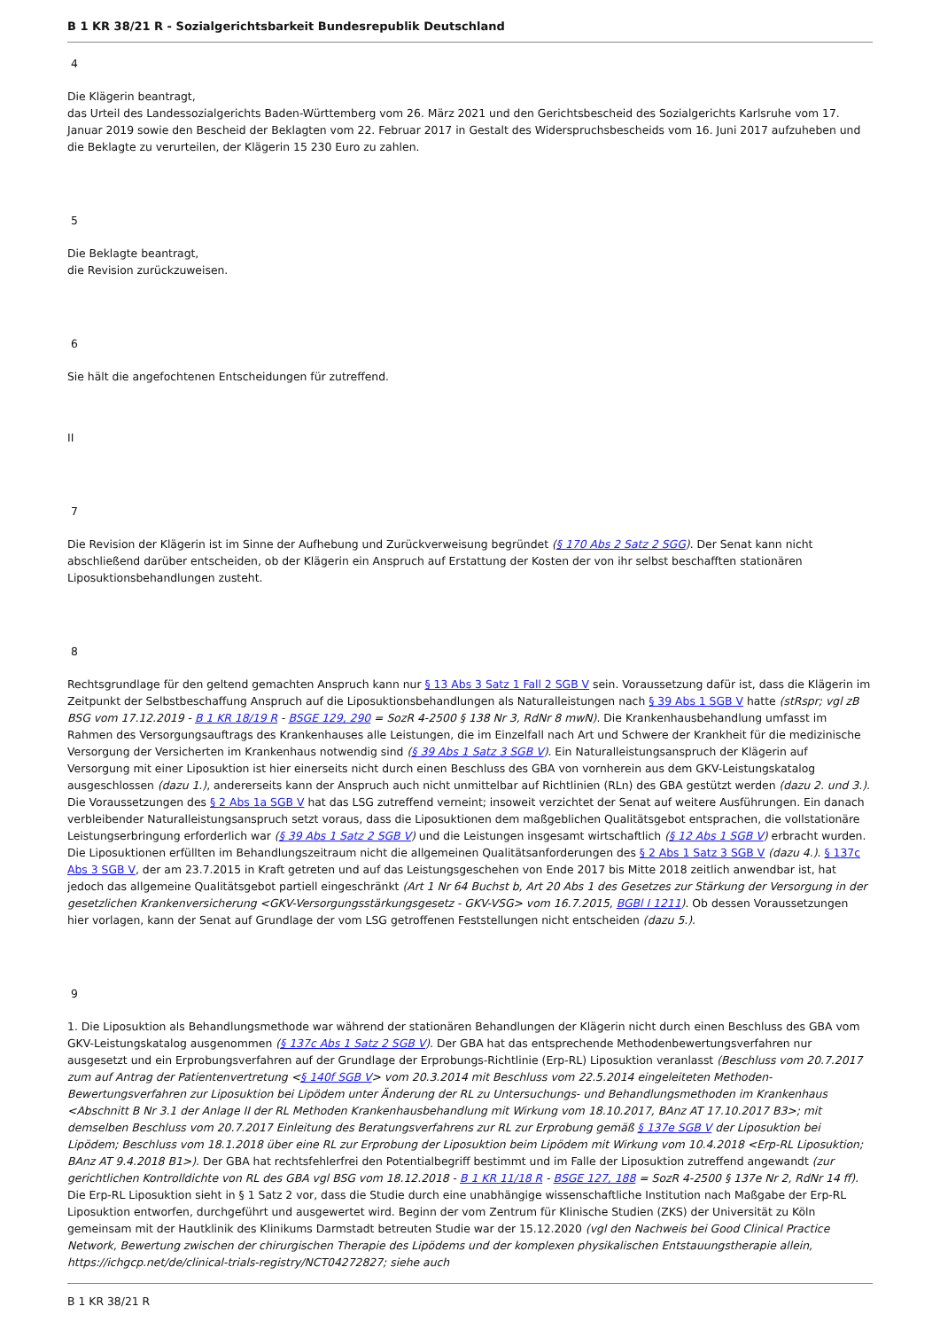B 1 KR 38/21 R - Sozialgerichtsbarkeit Bundesrepublik Deutschland
4
Die Klägerin beantragt,
das Urteil des Landessozialgerichts Baden-Württemberg vom 26. März 2021 und den Gerichtsbescheid des Sozialgerichts Karlsruhe vom 17. Januar 2019 sowie den Bescheid der Beklagten vom 22. Februar 2017 in Gestalt des Widerspruchsbescheids vom 16. Juni 2017 aufzuheben und die Beklagte zu verurteilen, der Klägerin 15 230 Euro zu zahlen.
5
Die Beklagte beantragt,
die Revision zurückzuweisen.
6
Sie hält die angefochtenen Entscheidungen für zutreffend.
II
7
Die Revision der Klägerin ist im Sinne der Aufhebung und Zurückverweisung begründet (§ 170 Abs 2 Satz 2 SGG). Der Senat kann nicht abschließend darüber entscheiden, ob der Klägerin ein Anspruch auf Erstattung der Kosten der von ihr selbst beschafften stationären Liposuktionsbehandlungen zusteht.
8
Rechtsgrundlage für den geltend gemachten Anspruch kann nur § 13 Abs 3 Satz 1 Fall 2 SGB V sein. Voraussetzung dafür ist, dass die Klägerin im Zeitpunkt der Selbstbeschaffung Anspruch auf die Liposuktionsbehandlungen als Naturalleistungen nach § 39 Abs 1 SGB V hatte (stRspr; vgl zB BSG vom 17.12.2019 - B 1 KR 18/19 R - BSGE 129, 290 = SozR 4-2500 § 138 Nr 3, RdNr 8 mwN). Die Krankenhausbehandlung umfasst im Rahmen des Versorgungsauftrags des Krankenhauses alle Leistungen, die im Einzelfall nach Art und Schwere der Krankheit für die medizinische Versorgung der Versicherten im Krankenhaus notwendig sind (§ 39 Abs 1 Satz 3 SGB V). Ein Naturalleistungsanspruch der Klägerin auf Versorgung mit einer Liposuktion ist hier einerseits nicht durch einen Beschluss des GBA von vornherein aus dem GKV-Leistungskatalog ausgeschlossen (dazu 1.), andererseits kann der Anspruch auch nicht unmittelbar auf Richtlinien (RLn) des GBA gestützt werden (dazu 2. und 3.). Die Voraussetzungen des § 2 Abs 1a SGB V hat das LSG zutreffend verneint; insoweit verzichtet der Senat auf weitere Ausführungen. Ein danach verbleibender Naturalleistungsanspruch setzt voraus, dass die Liposuktionen dem maßgeblichen Qualitätsgebot entsprachen, die vollstationäre Leistungserbringung erforderlich war (§ 39 Abs 1 Satz 2 SGB V) und die Leistungen insgesamt wirtschaftlich (§ 12 Abs 1 SGB V) erbracht wurden. Die Liposuktionen erfüllten im Behandlungszeitraum nicht die allgemeinen Qualitätsanforderungen des § 2 Abs 1 Satz 3 SGB V (dazu 4.). § 137c Abs 3 SGB V, der am 23.7.2015 in Kraft getreten und auf das Leistungsgeschehen von Ende 2017 bis Mitte 2018 zeitlich anwendbar ist, hat jedoch das allgemeine Qualitätsgebot partiell eingeschränkt (Art 1 Nr 64 Buchst b, Art 20 Abs 1 des Gesetzes zur Stärkung der Versorgung in der gesetzlichen Krankenversicherung <GKV-Versorgungsstärkungsgesetz - GKV-VSG> vom 16.7.2015, BGBl I 1211). Ob dessen Voraussetzungen hier vorlagen, kann der Senat auf Grundlage der vom LSG getroffenen Feststellungen nicht entscheiden (dazu 5.).
9
1. Die Liposuktion als Behandlungsmethode war während der stationären Behandlungen der Klägerin nicht durch einen Beschluss des GBA vom GKV-Leistungskatalog ausgenommen (§ 137c Abs 1 Satz 2 SGB V). Der GBA hat das entsprechende Methodenbewertungsverfahren nur ausgesetzt und ein Erprobungsverfahren auf der Grundlage der Erprobungs-Richtlinie (Erp-RL) Liposuktion veranlasst (Beschluss vom 20.7.2017 zum auf Antrag der Patientenvertretung <§ 140f SGB V> vom 20.3.2014 mit Beschluss vom 22.5.2014 eingeleiteten Methoden-Bewertungsverfahren zur Liposuktion bei Lipödem unter Änderung der RL zu Untersuchungs- und Behandlungsmethoden im Krankenhaus <Abschnitt B Nr 3.1 der Anlage II der RL Methoden Krankenhausbehandlung mit Wirkung vom 18.10.2017, BAnz AT 17.10.2017 B3>; mit demselben Beschluss vom 20.7.2017 Einleitung des Beratungsverfahrens zur RL zur Erprobung gemäß § 137e SGB V der Liposuktion bei Lipödem; Beschluss vom 18.1.2018 über eine RL zur Erprobung der Liposuktion beim Lipödem mit Wirkung vom 10.4.2018 <Erp-RL Liposuktion; BAnz AT 9.4.2018 B1>). Der GBA hat rechtsfehlerfrei den Potentialbegriff bestimmt und im Falle der Liposuktion zutreffend angewandt (zur gerichtlichen Kontrolldichte von RL des GBA vgl BSG vom 18.12.2018 - B 1 KR 11/18 R - BSGE 127, 188 = SozR 4-2500 § 137e Nr 2, RdNr 14 ff). Die Erp-RL Liposuktion sieht in § 1 Satz 2 vor, dass die Studie durch eine unabhängige wissenschaftliche Institution nach Maßgabe der Erp-RL Liposuktion entworfen, durchgeführt und ausgewertet wird. Beginn der vom Zentrum für Klinische Studien (ZKS) der Universität zu Köln gemeinsam mit der Hautklinik des Klinikums Darmstadt betreuten Studie war der 15.12.2020 (vgl den Nachweis bei Good Clinical Practice Network, Bewertung zwischen der chirurgischen Therapie des Lipödems und der komplexen physikalischen Entstauungstherapie allein, https://ichgcp.net/de/clinical-trials-registry/NCT04272827; siehe auch
B 1 KR 38/21 R